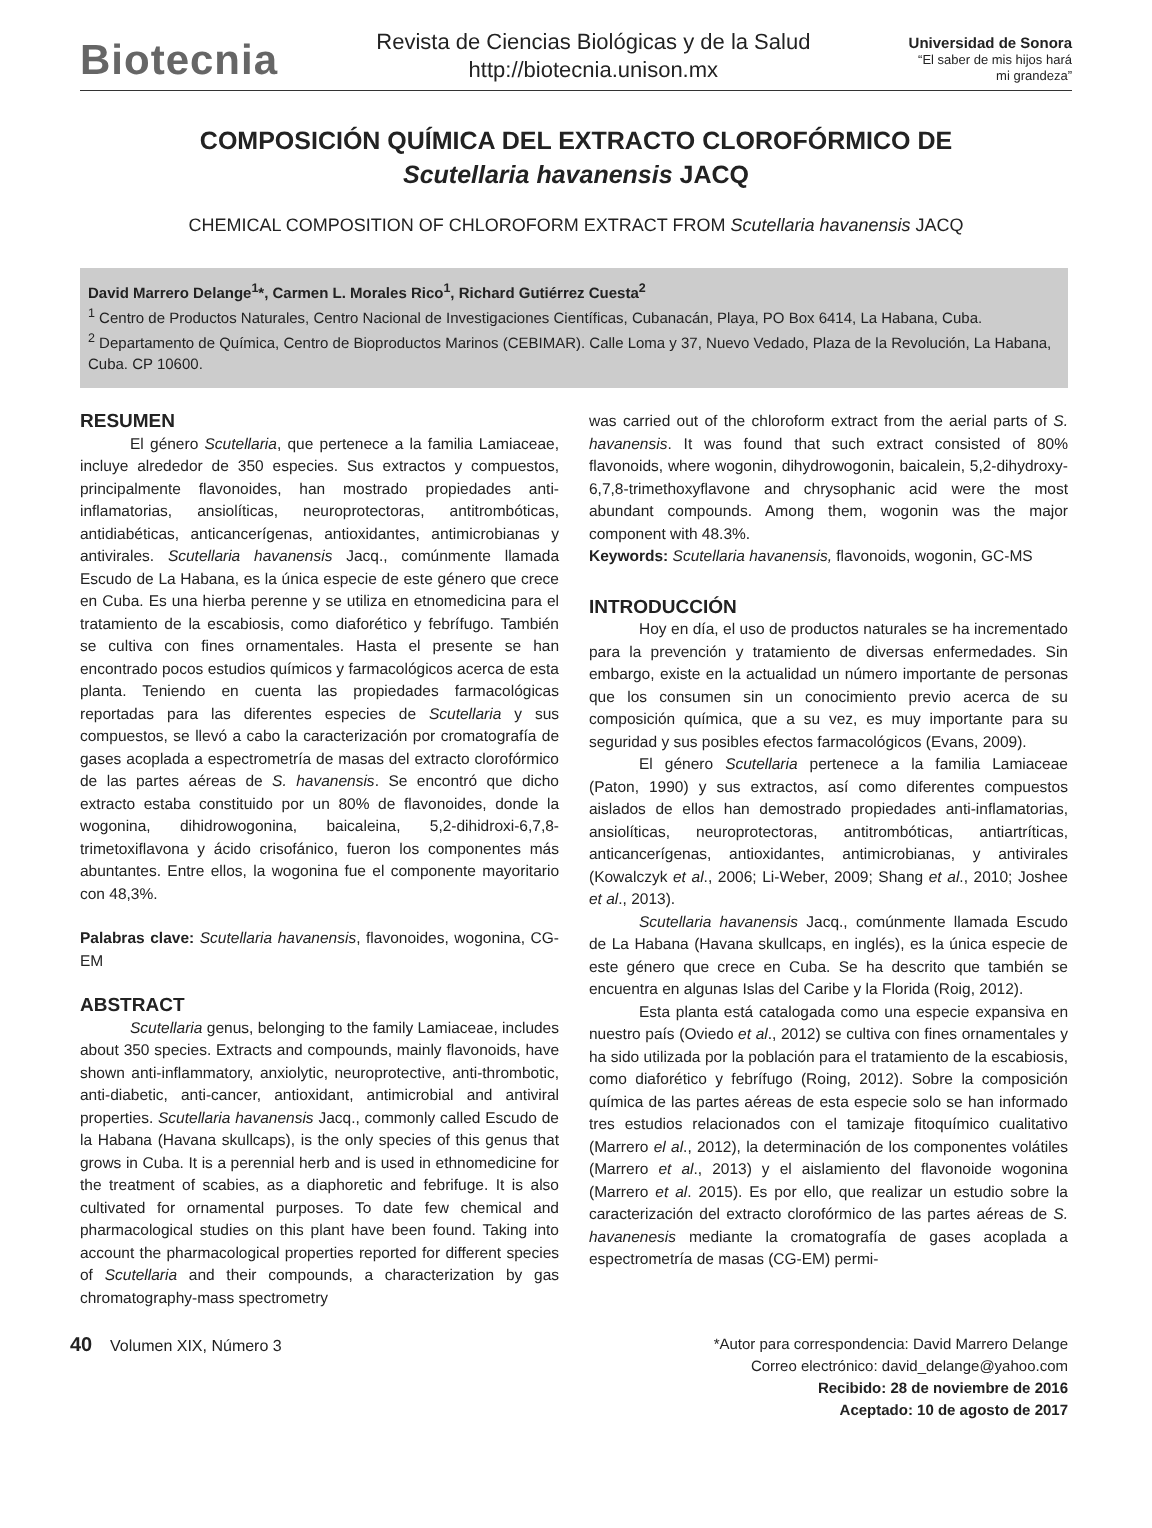Biotecnia
Revista de Ciencias Biológicas y de la Salud
http://biotecnia.unison.mx
Universidad de Sonora
“El saber de mis hijos hará
mi grandeza”
COMPOSICIÓN QUÍMICA DEL EXTRACTO CLOROFÓRMICO DE
Scutellaria havanensis JACQ
CHEMICAL COMPOSITION OF CHLOROFORM EXTRACT FROM Scutellaria havanensis JACQ
David Marrero Delange<sup>1</sup>*, Carmen L. Morales Rico<sup>1</sup>, Richard Gutiérrez Cuesta<sup>2</sup>
<sup>1</sup> Centro de Productos Naturales, Centro Nacional de Investigaciones Científicas, Cubanacán, Playa, PO Box 6414, La Habana, Cuba.
<sup>2</sup> Departamento de Química, Centro de Bioproductos Marinos (CEBIMAR). Calle Loma y 37, Nuevo Vedado, Plaza de la Revolución, La Habana, Cuba. CP 10600.
RESUMEN
El género Scutellaria, que pertenece a la familia Lamiaceae, incluye alrededor de 350 especies. Sus extractos y compuestos, principalmente flavonoides, han mostrado propiedades anti-inflamatorias, ansiolíticas, neuroprotectoras, antitrombóticas, antidiabéticas, anticancerígenas, antioxidantes, antimicrobianas y antivirales. Scutellaria havanensis Jacq., comúnmente llamada Escudo de La Habana, es la única especie de este género que crece en Cuba. Es una hierba perenne y se utiliza en etnomedicina para el tratamiento de la escabiosis, como diaforético y febrífugo. También se cultiva con fines ornamentales. Hasta el presente se han encontrado pocos estudios químicos y farmacológicos acerca de esta planta. Teniendo en cuenta las propiedades farmacológicas reportadas para las diferentes especies de Scutellaria y sus compuestos, se llevó a cabo la caracterización por cromatografía de gases acoplada a espectrometría de masas del extracto clorofórmico de las partes aéreas de S. havanensis. Se encontró que dicho extracto estaba constituido por un 80% de flavonoides, donde la wogonina, dihidrowogonina, baicaleina, 5,2-dihidroxi-6,7,8-trimetoxiflavona y ácido crisofánico, fueron los componentes más abuntantes. Entre ellos, la wogonina fue el componente mayoritario con 48,3%.
Palabras clave: Scutellaria havanensis, flavonoides, wogonina, CG-EM
ABSTRACT
Scutellaria genus, belonging to the family Lamiaceae, includes about 350 species. Extracts and compounds, mainly flavonoids, have shown anti-inflammatory, anxiolytic, neuroprotective, anti-thrombotic, anti-diabetic, anti-cancer, antioxidant, antimicrobial and antiviral properties. Scutellaria havanensis Jacq., commonly called Escudo de la Habana (Havana skullcaps), is the only species of this genus that grows in Cuba. It is a perennial herb and is used in ethnomedicine for the treatment of scabies, as a diaphoretic and febrifuge. It is also cultivated for ornamental purposes. To date few chemical and pharmacological studies on this plant have been found. Taking into account the pharmacological properties reported for different species of Scutellaria and their compounds, a characterization by gas chromatography-mass spectrometry
was carried out of the chloroform extract from the aerial parts of S. havanensis. It was found that such extract consisted of 80% flavonoids, where wogonin, dihydrowogonin, baicalein, 5,2-dihydroxy-6,7,8-trimethoxyflavone and chrysophanic acid were the most abundant compounds. Among them, wogonin was the major component with 48.3%.
Keywords: Scutellaria havanensis, flavonoids, wogonin, GC-MS
INTRODUCCIÓN
Hoy en día, el uso de productos naturales se ha incrementado para la prevención y tratamiento de diversas enfermedades. Sin embargo, existe en la actualidad un número importante de personas que los consumen sin un conocimiento previo acerca de su composición química, que a su vez, es muy importante para su seguridad y sus posibles efectos farmacológicos (Evans, 2009).
El género Scutellaria pertenece a la familia Lamiaceae (Paton, 1990) y sus extractos, así como diferentes compuestos aislados de ellos han demostrado propiedades anti-inflamatorias, ansiolíticas, neuroprotectoras, antitrombóticas, antiartríticas, anticancerígenas, antioxidantes, antimicrobianas, y antivirales (Kowalczyk et al., 2006; Li-Weber, 2009; Shang et al., 2010; Joshee et al., 2013).
Scutellaria havanensis Jacq., comúnmente llamada Escudo de La Habana (Havana skullcaps, en inglés), es la única especie de este género que crece en Cuba. Se ha descrito que también se encuentra en algunas Islas del Caribe y la Florida (Roig, 2012).
Esta planta está catalogada como una especie expansiva en nuestro país (Oviedo et al., 2012) se cultiva con fines ornamentales y ha sido utilizada por la población para el tratamiento de la escabiosis, como diaforético y febrífugo (Roing, 2012). Sobre la composición química de las partes aéreas de esta especie solo se han informado tres estudios relacionados con el tamizaje fitoquímico cualitativo (Marrero el al., 2012), la determinación de los componentes volátiles (Marrero et al., 2013) y el aislamiento del flavonoide wogonina (Marrero et al. 2015). Es por ello, que realizar un estudio sobre la caracterización del extracto clorofórmico de las partes aéreas de S. havanenesis mediante la cromatografía de gases acoplada a espectrometría de masas (CG-EM) permi-
40 Volumen XIX, Número 3
*Autor para correspondencia: David Marrero Delange
Correo electrónico: david_delange@yahoo.com
Recibido: 28 de noviembre de 2016
Aceptado: 10 de agosto de 2017